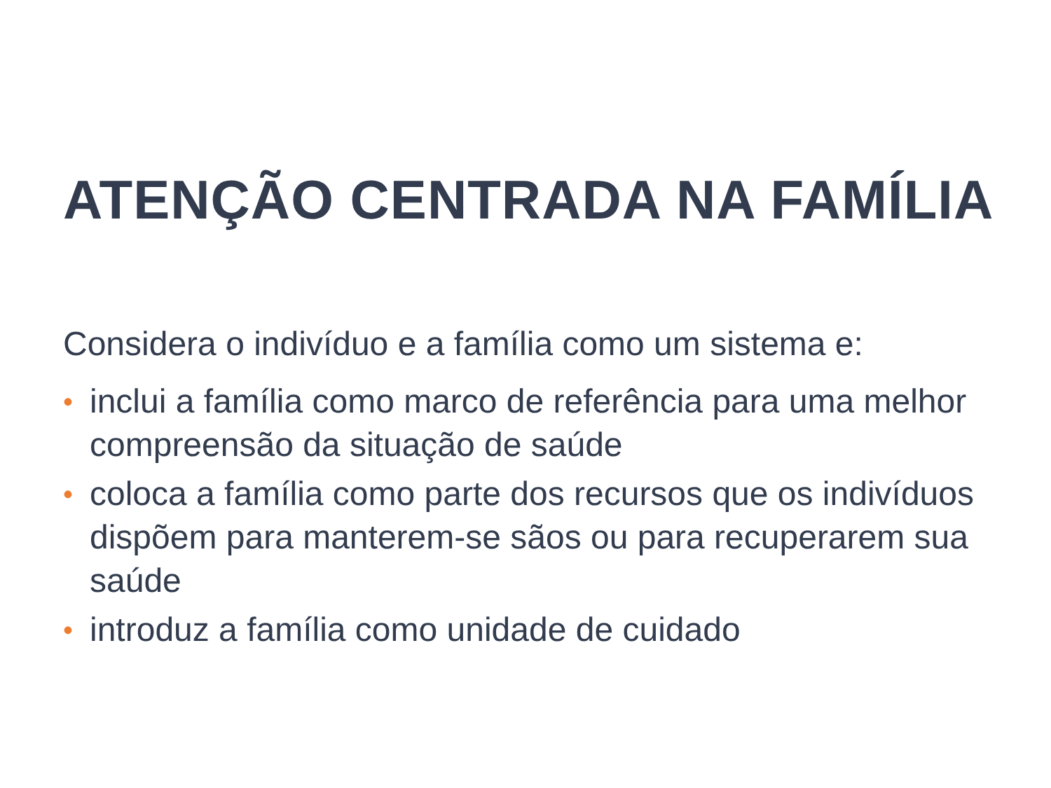ATENÇÃO CENTRADA NA FAMÍLIA
Considera o indivíduo e a família como um sistema e:
• inclui a família como marco de referência para uma melhor compreensão da situação de saúde
• coloca a família como parte dos recursos que os indivíduos dispõem para manterem-se sãos ou para recuperarem sua saúde
• introduz a família como unidade de cuidado